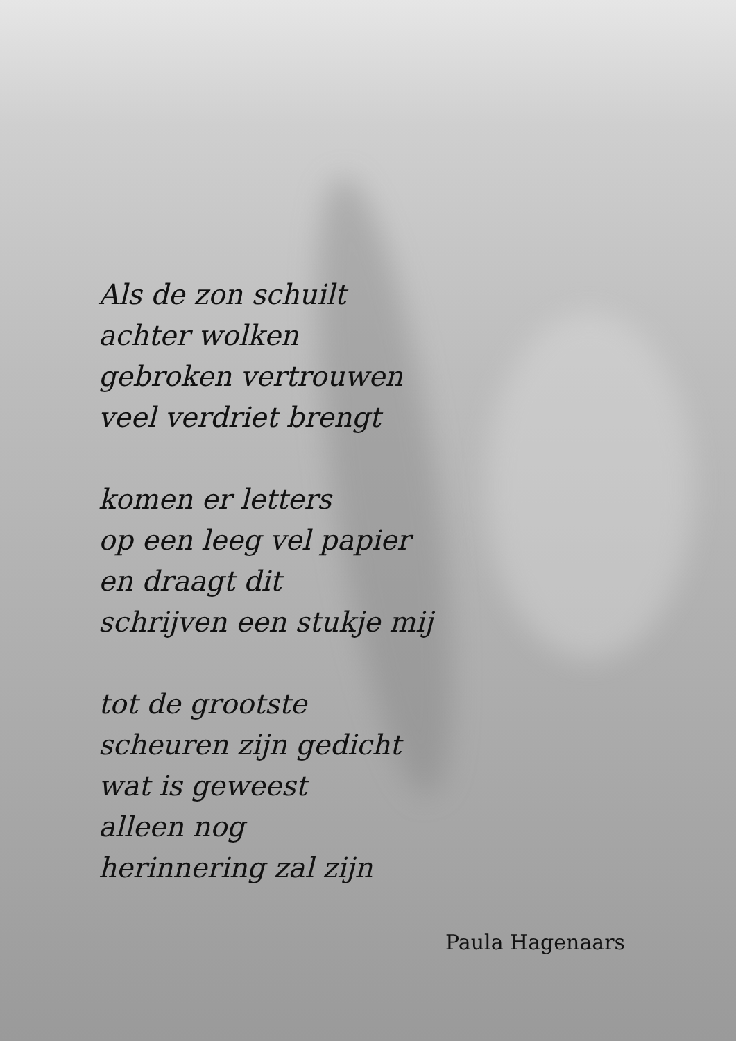Als de zon schuilt
achter wolken
gebroken vertrouwen
veel verdriet brengt
komen er letters
op een leeg vel papier
en draagt dit
schrijven een stukje mij
tot de grootste
scheuren zijn gedicht
wat is geweest
alleen nog
herinnering zal zijn
Paula Hagenaars